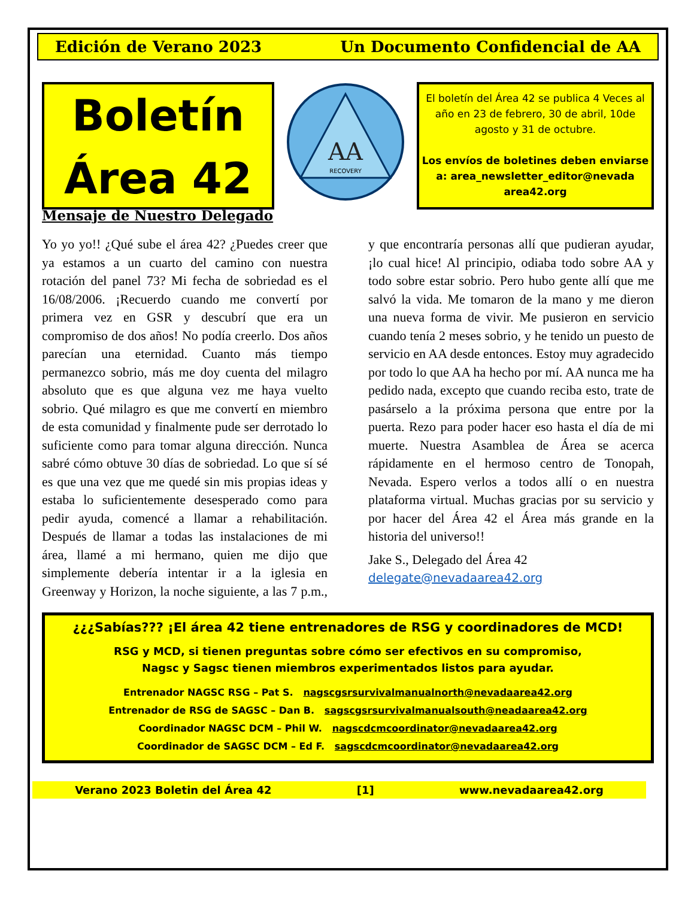Edición de Verano 2023 Un Documento Confidencial de AA
Boletín
Área 42
AA
RECOVERY
El boletín del Área 42 se publica 4 Veces al año en 23 de febrero, 30 de abril, 10de agosto y 31 de octubre.
Los envíos de boletines deben enviarse a: area_newsletter_editor@nevada area42.org
Mensaje de Nuestro Delegado
Yo yo yo!! ¿Qué sube el área 42? ¿Puedes creer que ya estamos a un cuarto del camino con nuestra rotación del panel 73? Mi fecha de sobriedad es el 16/08/2006. ¡Recuerdo cuando me convertí por primera vez en GSR y descubrí que era un compromiso de dos años! No podía creerlo. Dos años parecían una eternidad. Cuanto más tiempo permanezco sobrio, más me doy cuenta del milagro absoluto que es que alguna vez me haya vuelto sobrio. Qué milagro es que me convertí en miembro de esta comunidad y finalmente pude ser derrotado lo suficiente como para tomar alguna dirección. Nunca sabré cómo obtuve 30 días de sobriedad. Lo que sí sé es que una vez que me quedé sin mis propias ideas y estaba lo suficientemente desesperado como para pedir ayuda, comencé a llamar a rehabilitación. Después de llamar a todas las instalaciones de mi área, llamé a mi hermano, quien me dijo que simplemente debería intentar ir a la iglesia en Greenway y Horizon, la noche siguiente, a las 7 p.m., y que encontraría personas allí que pudieran ayudar, ¡lo cual hice! Al principio, odiaba todo sobre AA y todo sobre estar sobrio. Pero hubo gente allí que me salvó la vida. Me tomaron de la mano y me dieron una nueva forma de vivir. Me pusieron en servicio cuando tenía 2 meses sobrio, y he tenido un puesto de servicio en AA desde entonces. Estoy muy agradecido por todo lo que AA ha hecho por mí. AA nunca me ha pedido nada, excepto que cuando reciba esto, trate de pasárselo a la próxima persona que entre por la puerta. Rezo para poder hacer eso hasta el día de mi muerte. Nuestra Asamblea de Área se acerca rápidamente en el hermoso centro de Tonopah, Nevada. Espero verlos a todos allí o en nuestra plataforma virtual. Muchas gracias por su servicio y por hacer del Área 42 el Área más grande en la historia del universo!!
Jake S., Delegado del Área 42
delegate@nevadaarea42.org
¿¿¿Sabías??? ¡El área 42 tiene entrenadores de RSG y coordinadores de MCD!
RSG y MCD, si tienen preguntas sobre cómo ser efectivos en su compromiso,
Nagsc y Sagsc tienen miembros experimentados listos para ayudar.
Entrenador NAGSC RSG – Pat S. nagscgsrsurvivalmanualnorth@nevadaarea42.org
Entrenador de RSG de SAGSC – Dan B. sagscgsrsurvivalmanualsouth@neadaarea42.org
Coordinador NAGSC DCM – Phil W. nagscdcmcoordinator@nevadaarea42.org
Coordinador de SAGSC DCM – Ed F. sagscdcmcoordinator@nevadaarea42.org
Verano 2023 Boletin del Área 42 [1] www.nevadaarea42.org